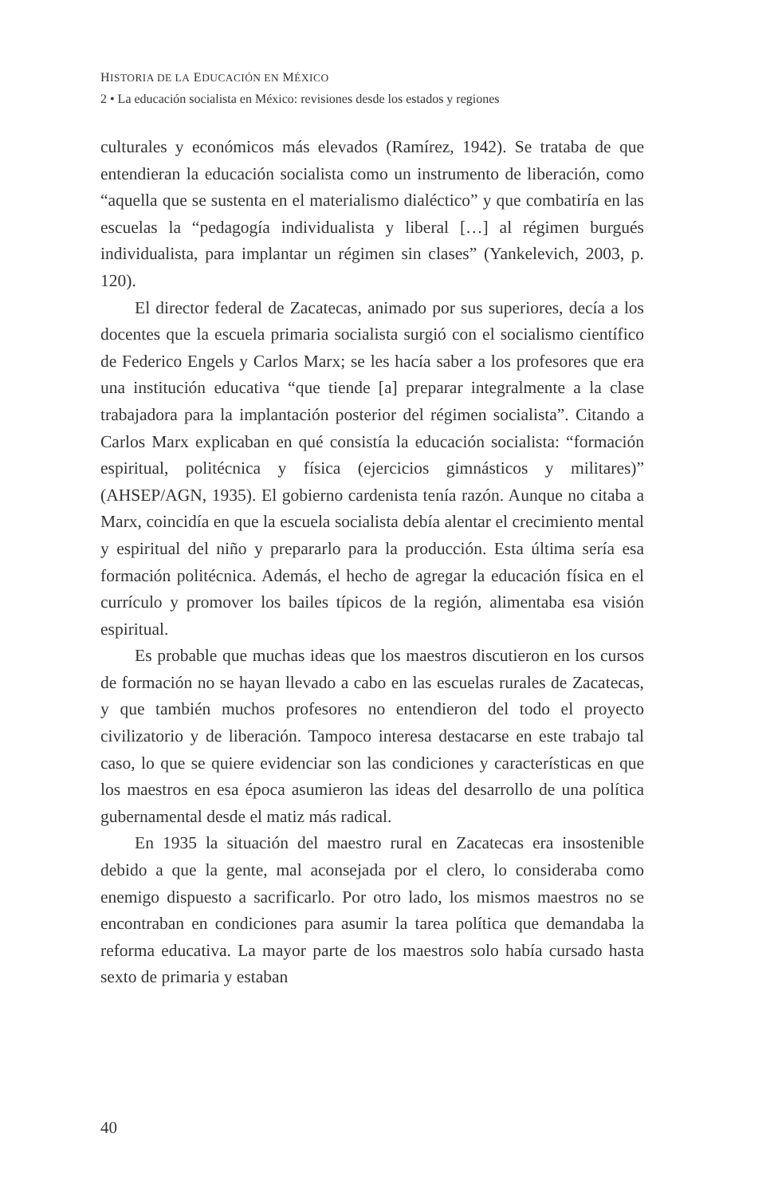HISTORIA DE LA EDUCACIÓN EN MÉXICO
2 • La educación socialista en México: revisiones desde los estados y regiones
culturales y económicos más elevados (Ramírez, 1942). Se trataba de que entendieran la educación socialista como un instrumento de liberación, como “aquella que se sustenta en el materialismo dialéctico” y que combatiría en las escuelas la “pedagogía individualista y liberal […] al régimen burgués individualista, para implantar un régimen sin clases” (Yankelevich, 2003, p. 120).
El director federal de Zacatecas, animado por sus superiores, decía a los docentes que la escuela primaria socialista surgió con el socialismo científico de Federico Engels y Carlos Marx; se les hacía saber a los profesores que era una institución educativa “que tiende [a] preparar integralmente a la clase trabajadora para la implantación posterior del régimen socialista”. Citando a Carlos Marx explicaban en qué consistía la educación socialista: “formación espiritual, politécnica y física (ejercicios gimnásticos y militares)” (AHSEP/AGN, 1935). El gobierno cardenista tenía razón. Aunque no citaba a Marx, coincidía en que la escuela socialista debía alentar el crecimiento mental y espiritual del niño y prepararlo para la producción. Esta última sería esa formación politécnica. Además, el hecho de agregar la educación física en el currículo y promover los bailes típicos de la región, alimentaba esa visión espiritual.
Es probable que muchas ideas que los maestros discutieron en los cursos de formación no se hayan llevado a cabo en las escuelas rurales de Zacatecas, y que también muchos profesores no entendieron del todo el proyecto civilizatorio y de liberación. Tampoco interesa destacarse en este trabajo tal caso, lo que se quiere evidenciar son las condiciones y características en que los maestros en esa época asumieron las ideas del desarrollo de una política gubernamental desde el matiz más radical.
En 1935 la situación del maestro rural en Zacatecas era insostenible debido a que la gente, mal aconsejada por el clero, lo consideraba como enemigo dispuesto a sacrificarlo. Por otro lado, los mismos maestros no se encontraban en condiciones para asumir la tarea política que demandaba la reforma educativa. La mayor parte de los maestros solo había cursado hasta sexto de primaria y estaban
40